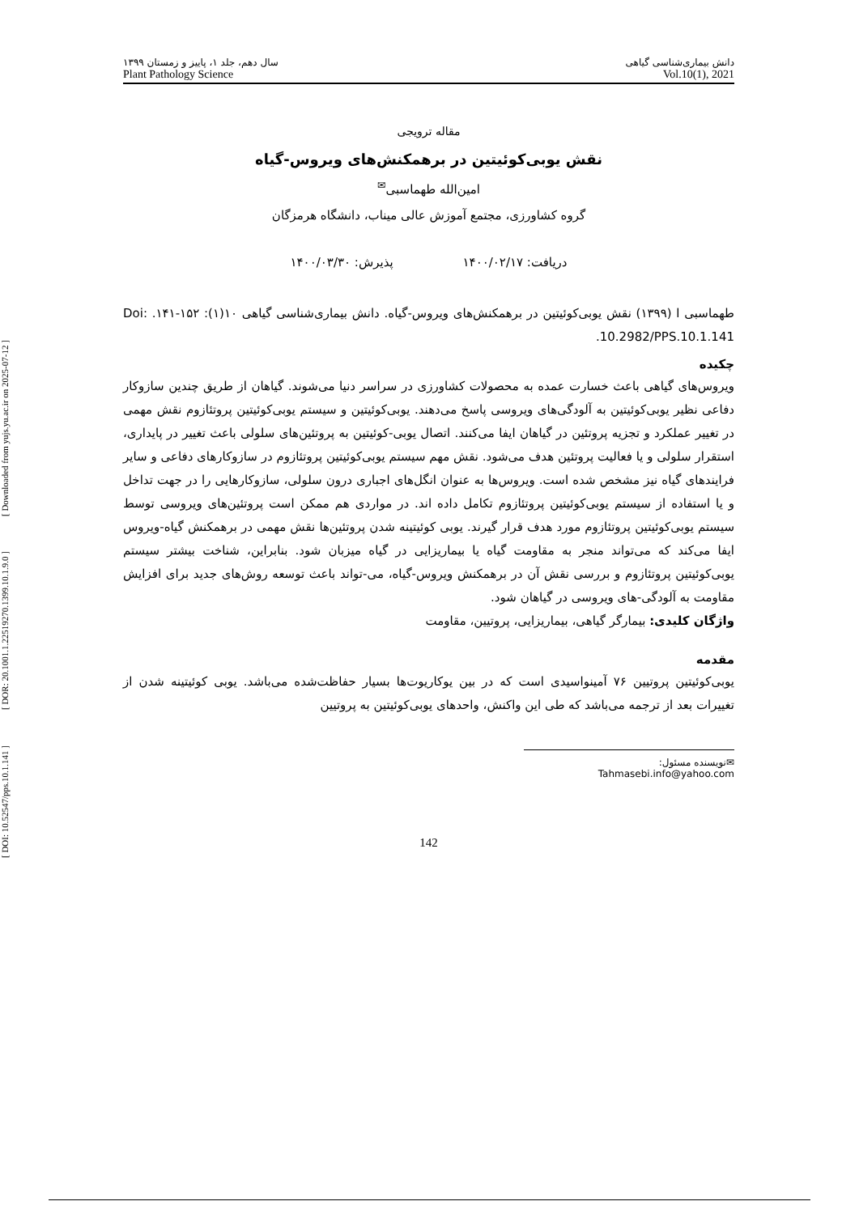[ DOI: 10.52547/pps.10.1.141 ] [ DOR: 20.1001.1.22519270.1399.10.1.9.0 ] [ Downloaded from yujs.yu.ac.ir on 2025-07-12 ]
دانش بیماری‌شناسی گیاهی سال دهم، جلد ۱، پاییز و زمستان ۱۳۹۹
Plant Pathology Science Vol.10(1), 2021
مقاله ترویجی
نقش یوبی‌کوئیتین در برهمکنش‌های ویروس-گیاه
امین‌الله طهماسبی<sup>✉</sup>
گروه کشاورزی، مجتمع آموزش عالی میناب، دانشگاه هرمزگان
دریافت: ۱۴۰۰/۰۲/۱۷ پذیرش: ۱۴۰۰/۰۳/۳۰
طهماسبی ا (۱۳۹۹) نقش یوبی‌کوئیتین در برهمکنش‌های ویروس-گیاه. دانش بیماری‌شناسی گیاهی ۱۰(۱): ۱۵۲-۱۴۱. Doi: 10.2982/PPS.10.1.141.
چکیده
ویروس‌های گیاهی باعث خسارت عمده به محصولات کشاورزی در سراسر دنیا می‌شوند. گیاهان از طریق چندین سازوکار دفاعی نظیر یوبی‌کوئیتین به آلودگی‌های ویروسی پاسخ می‌دهند. یوبی‌کوئیتین و سیستم یوبی‌کوئیتین پروتئازوم نقش مهمی در تغییر عملکرد و تجزیه پروتئین در گیاهان ایفا می‌کنند. اتصال یوبی-کوئیتین به پروتئین‌های سلولی باعث تغییر در پایداری، استقرار سلولی و یا فعالیت پروتئین هدف می‌شود. نقش مهم سیستم یوبی‌کوئیتین پروتئازوم در سازوکارهای دفاعی و سایر فرایندهای گیاه نیز مشخص شده است. ویروس‌ها به عنوان انگل‌های اجباری درون سلولی، سازوکارهایی را در جهت تداخل و یا استفاده از سیستم یوبی‌کوئیتین پروتئازوم تکامل داده اند. در مواردی هم ممکن است پروتئین‌های ویروسی توسط سیستم یوبی‌کوئیتین پروتئازوم مورد هدف قرار گیرند. یوبی کوئیتینه شدن پروتئین‌ها نقش مهمی در برهمکنش گیاه-ویروس ایفا می‌کند که می‌تواند منجر به مقاومت گیاه یا بیماریزایی در گیاه میزبان شود. بنابراین، شناخت بیشتر سیستم یوبی‌کوئیتین پروتئازوم و بررسی نقش آن در برهمکنش ویروس-گیاه، می-تواند باعث توسعه روش‌های جدید برای افزایش مقاومت به آلودگی-های ویروسی در گیاهان شود.
واژگان کلیدی: بیمارگر گیاهی، بیماریزایی، پروتیین، مقاومت
مقدمه
یوبی‌کوئیتین پروتیین ۷۶ آمینواسیدی است که در بین یوکاریوت‌ها بسیار حفاظت‌شده می‌باشد. یوبی کوئیتینه شدن از تغییرات بعد از ترجمه می‌باشد که طی این واکنش، واحدهای یوبی‌کوئیتین به پروتیین
✉نویسنده مسئول: Tahmasebi.info@yahoo.com
142